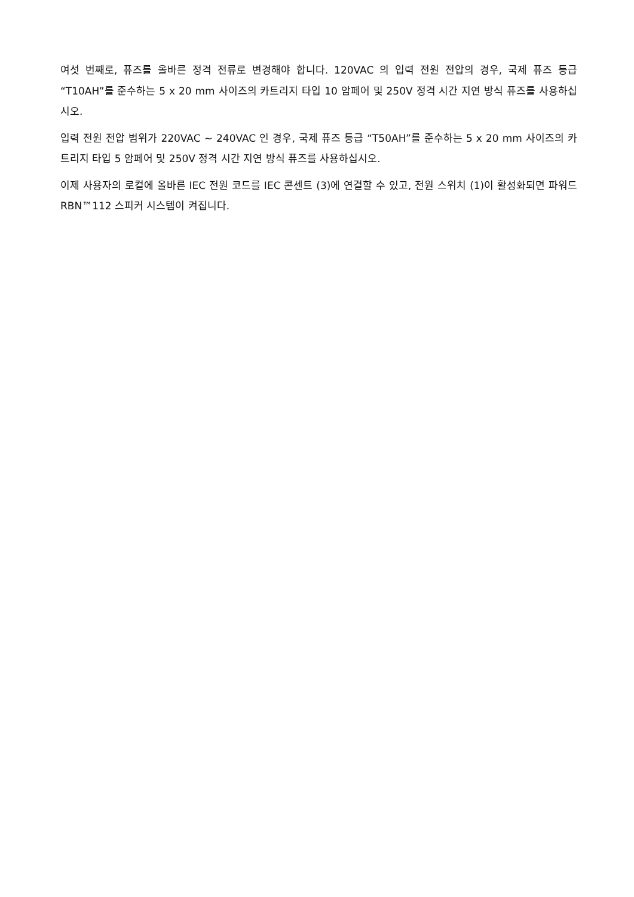여섯 번째로, 퓨즈를 올바른 정격 전류로 변경해야 합니다. 120VAC 의 입력 전원 전압의 경우, 국제 퓨즈 등급 “T10AH”를 준수하는 5 x 20 mm 사이즈의 카트리지 타입 10 암페어 및 250V 정격 시간 지연 방식 퓨즈를 사용하십시오.
입력 전원 전압 범위가 220VAC ~ 240VAC 인 경우, 국제 퓨즈 등급 “T50AH”를 준수하는 5 x 20 mm 사이즈의 카트리지 타입 5 암페어 및 250V 정격 시간 지연 방식 퓨즈를 사용하십시오.
이제 사용자의 로컬에 올바른 IEC 전원 코드를 IEC 콘센트 (3)에 연결할 수 있고, 전원 스위치 (1)이 활성화되면 파워드 RBN™112 스피커 시스템이 켜집니다.